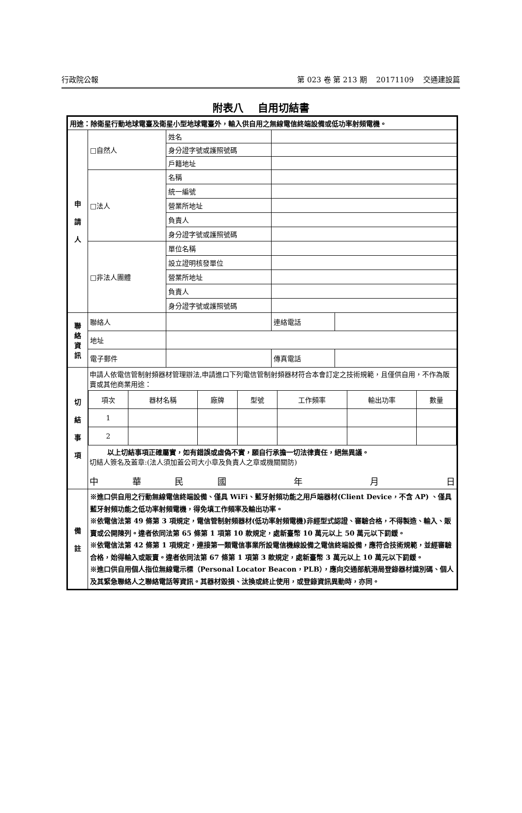行政院公報 第 023 卷 第 213 期 20171109 交通建設篇
附表八　 自用切結書
| 用途：除衛星行動地球電臺及衛星小型地球電臺外，輸入供自用之無線電信終端設備或低功率射頻電機。 | | | | |
| 申 請 人 | □自然人 | 姓名 | | |
| | | 身分證字號或護照號碼 | | |
| | | 戶籍地址 | | |
| | □法人 | 名稱 | | |
| | | 統一編號 | | |
| | | 營業所地址 | | |
| | | 負責人 | | |
| | | 身分證字號或護照號碼 | | |
| | □非法人團體 | 單位名稱 | | |
| | | 設立證明核發單位 | | |
| | | 營業所地址 | | |
| | | 負責人 | | |
| | | 身分證字號或護照號碼 | | |
| 聯 絡 資 訊 | 聯絡人 | | 連絡電話 | |
| | 地址 | | | |
| | 電子郵件 | | 傳真電話 | |
| 切 結 事 項 | 申請人依電信管制射頻器材管理辦法,申請進口下列電信管制射頻器材符合本會訂定之技術規範，且僅供自用，不作為販賣或其他商業用途： / 項次 / 器材名稱 / 廠牌 / 型號 / 工作頻率 / 輸出功率 / 數量 / / 1 / / / / / / / / 2 / / / / / / / 以上切結事項正確屬實，如有錯誤或虛偽不實，願自行承擔一切法律責任，絕無異議。 切結人簽名及蓋章:(法人須加蓋公司大小章及負責人之章或機關關防) 中 華 民 國 年 月 日 | | | |
| 備 註 | ※進口供自用之行動無線電信終端設備、僅具 WiFi、藍牙射頻功能之用戶端器材(Client Device，不含 AP) 、僅具藍牙射頻功能之低功率射頻電機，得免填工作頻率及輸出功率。 ※依電信法第 49 條第 3 項規定，電信管制射頻器材(低功率射頻電機)非經型式認證、審驗合格，不得製造、輸入、販賣或公開陳列。違者依同法第 65 條第 1 項第 10 款規定，處新臺幣 10 萬元以上 50 萬元以下罰鍰。 ※依電信法第 42 條第 1 項規定，連接第一類電信事業所設電信機線設備之電信終端設備，應符合技術規範，並經審驗合格，始得輸入或販賣。違者依同法第 67 條第 1 項第 3 款規定，處新臺幣 3 萬元以上 10 萬元以下罰鍰。 ※進口供自用個人指位無線電示標（Personal Locator Beacon，PLB），應向交通部航港局登錄器材識別碼、個人及其緊急聯絡人之聯絡電話等資訊。其器材毀損、汰換或終止使用，或登錄資訊異動時，亦同。 | | | |